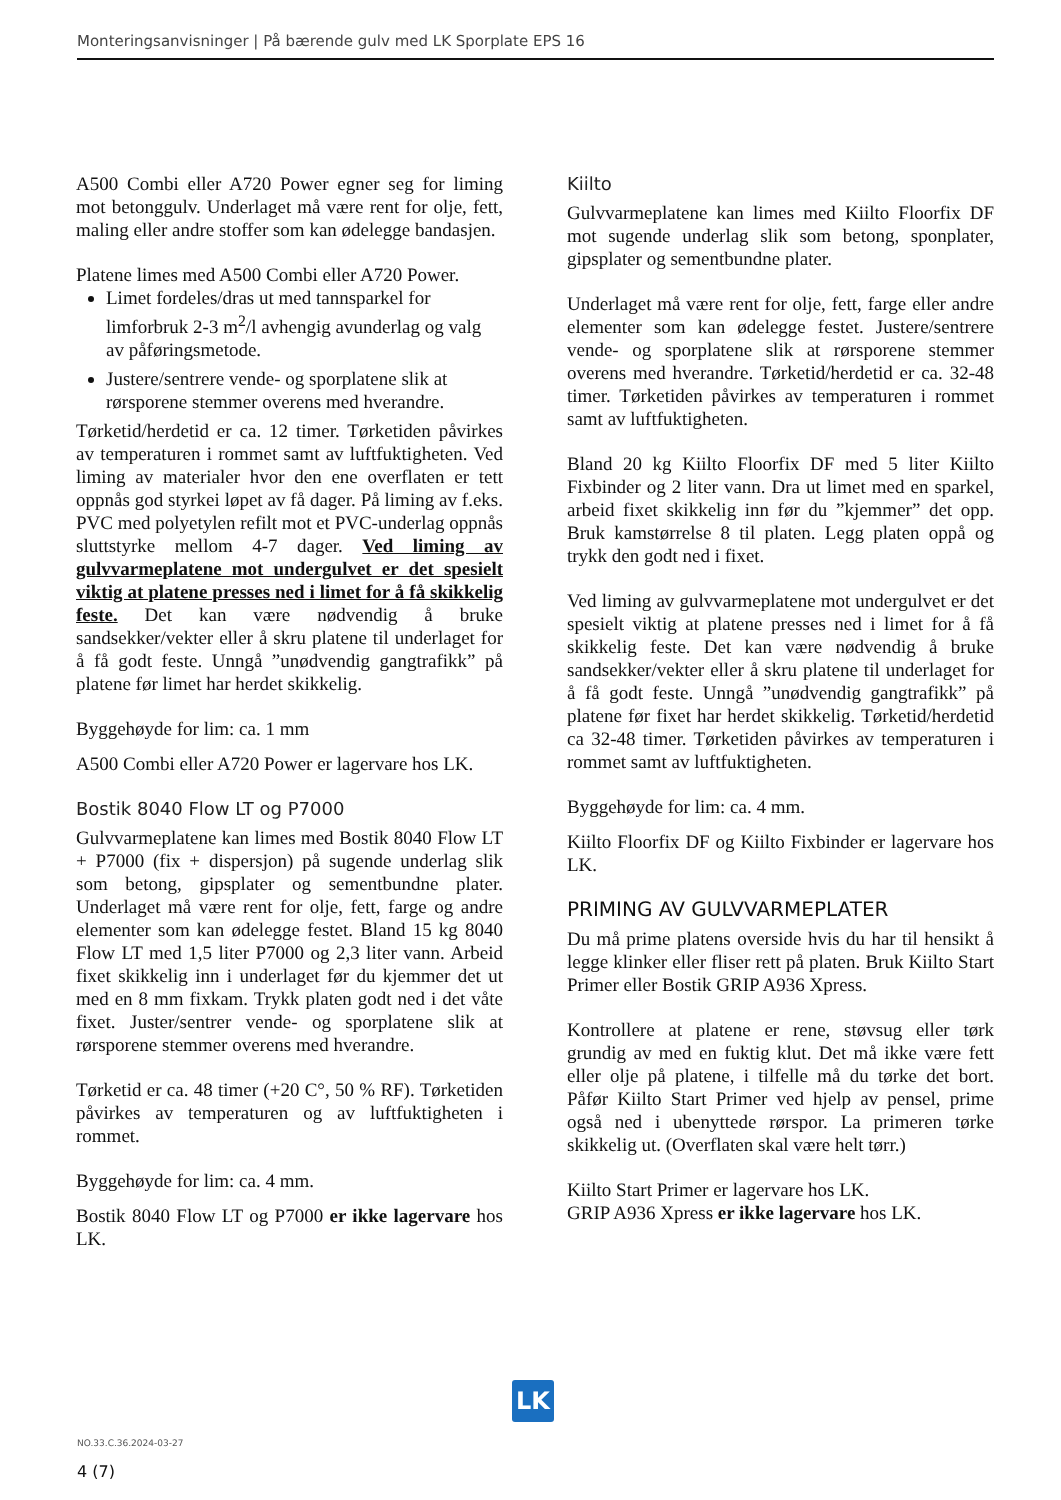Monteringsanvisninger | På bærende gulv med LK Sporplate EPS 16
A500 Combi eller A720 Power egner seg for liming mot betonggulv. Underlaget må være rent for olje, fett, maling eller andre stoffer som kan ødelegge bandasjen.
Platene limes med A500 Combi eller A720 Power.
Limet fordeles/dras ut med tannsparkel for limforbruk 2-3 m<sup>2</sup>/l avhengig avunderlag og valg av påføringsmetode.
Justere/sentrere vende- og sporplatene slik at rørsporene stemmer overens med hverandre.
Tørketid/herdetid er ca. 12 timer. Tørketiden påvirkes av temperaturen i rommet samt av luftfuktigheten. Ved liming av materialer hvor den ene overflaten er tett oppnås god styrkei løpet av få dager. På liming av f.eks. PVC med polyetylen refilt mot et PVC-underlag oppnås sluttstyrke mellom 4-7 dager. Ved liming av gulvvarmeplatene mot undergulvet er det spesielt viktig at platene presses ned i limet for å få skikkelig feste. Det kan være nødvendig å bruke sandsekker/vekter eller å skru platene til underlaget for å få godt feste. Unngå ”unødvendig gangtrafikk” på platene før limet har herdet skikkelig.
Byggehøyde for lim: ca. 1 mm
A500 Combi eller A720 Power er lagervare hos LK.
Bostik 8040 Flow LT og P7000
Gulvvarmeplatene kan limes med Bostik 8040 Flow LT + P7000 (fix + dispersjon) på sugende underlag slik som betong, gipsplater og sementbundne plater. Underlaget må være rent for olje, fett, farge og andre elementer som kan ødelegge festet. Bland 15 kg 8040 Flow LT med 1,5 liter P7000 og 2,3 liter vann. Arbeid fixet skikkelig inn i underlaget før du kjemmer det ut med en 8 mm fixkam. Trykk platen godt ned i det våte fixet. Juster/sentrer vende- og sporplatene slik at rørsporene stemmer overens med hverandre.
Tørketid er ca. 48 timer (+20 C°, 50 % RF). Tørketiden påvirkes av temperaturen og av luftfuktigheten i rommet.
Byggehøyde for lim: ca. 4 mm.
Bostik 8040 Flow LT og P7000 er ikke lagervare hos LK.
Kiilto
Gulvvarmeplatene kan limes med Kiilto Floorfix DF mot sugende underlag slik som betong, sponplater, gipsplater og sementbundne plater.
Underlaget må være rent for olje, fett, farge eller andre elementer som kan ødelegge festet. Justere/sentrere vende- og sporplatene slik at rørsporene stemmer overens med hverandre. Tørketid/herdetid er ca. 32-48 timer. Tørketiden påvirkes av temperaturen i rommet samt av luftfuktigheten.
Bland 20 kg Kiilto Floorfix DF med 5 liter Kiilto Fixbinder og 2 liter vann. Dra ut limet med en sparkel, arbeid fixet skikkelig inn før du ”kjemmer” det opp. Bruk kamstørrelse 8 til platen. Legg platen oppå og trykk den godt ned i fixet.
Ved liming av gulvvarmeplatene mot undergulvet er det spesielt viktig at platene presses ned i limet for å få skikkelig feste. Det kan være nødvendig å bruke sandsekker/vekter eller å skru platene til underlaget for å få godt feste. Unngå ”unødvendig gangtrafikk” på platene før fixet har herdet skikkelig. Tørketid/herdetid ca 32-48 timer. Tørketiden påvirkes av temperaturen i rommet samt av luftfuktigheten.
Byggehøyde for lim: ca. 4 mm.
Kiilto Floorfix DF og Kiilto Fixbinder er lagervare hos LK.
PRIMING AV GULVVARMEPLATER
Du må prime platens overside hvis du har til hensikt å legge klinker eller fliser rett på platen. Bruk Kiilto Start Primer eller Bostik GRIP A936 Xpress.
Kontrollere at platene er rene, støvsug eller tørk grundig av med en fuktig klut. Det må ikke være fett eller olje på platene, i tilfelle må du tørke det bort. Påfør Kiilto Start Primer ved hjelp av pensel, prime også ned i ubenyttede rørspor. La primeren tørke skikkelig ut. (Overflaten skal være helt tørr.)
Kiilto Start Primer er lagervare hos LK.
GRIP A936 Xpress er ikke lagervare hos LK.
LK
NO.33.C.36.2024-03-27
4 (7)